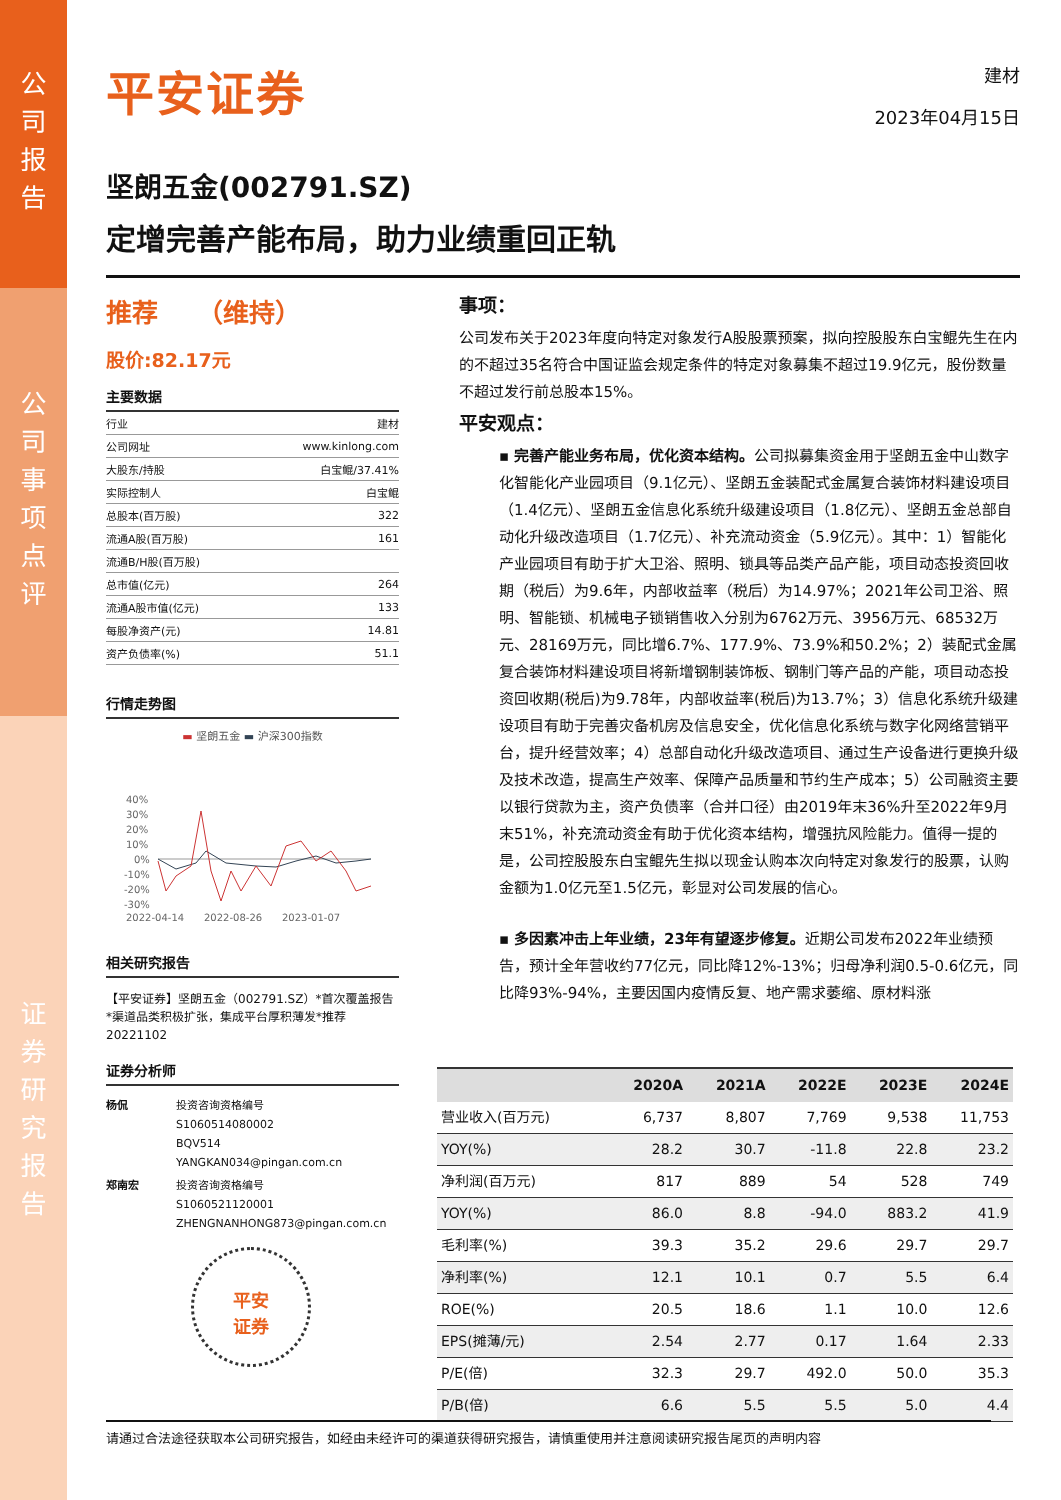公
司
报
告
公
司
事
项
点
评
证
券
研
究
报
告
平安证券
建材
2023年04月15日
坚朗五金(002791.SZ)
定增完善产能布局，助力业绩重回正轨
推荐　　（维持）
股价:82.17元
主要数据
| 行业 | 建材 |
| 公司网址 | www.kinlong.com |
| 大股东/持股 | 白宝鲲/37.41% |
| 实际控制人 | 白宝鲲 |
| 总股本(百万股) | 322 |
| 流通A股(百万股) | 161 |
| 流通B/H股(百万股) | |
| 总市值(亿元) | 264 |
| 流通A股市值(亿元) | 133 |
| 每股净资产(元) | 14.81 |
| 资产负债率(%) | 51.1 |
行情走势图
▬ 坚朗五金 ▬ 沪深300指数
40%
30%
20%
10%
0%
-10%
-20%
-30%
2022-04-14
2022-08-26
2023-01-07
相关研究报告
【平安证券】坚朗五金（002791.SZ）*首次覆盖报告*渠道品类积极扩张，集成平台厚积薄发*推荐 20221102
证券分析师
杨侃 投资咨询资格编号
S1060514080002
BQV514
YANGKAN034@pingan.com.cn
郑南宏 投资咨询资格编号
S1060521120001
ZHENGNANHONG873@pingan.com.cn
平安
证券
事项：
公司发布关于2023年度向特定对象发行A股股票预案，拟向控股股东白宝鲲先生在内的不超过35名符合中国证监会规定条件的特定对象募集不超过19.9亿元，股份数量不超过发行前总股本15%。
平安观点：
▪ 完善产能业务布局，优化资本结构。公司拟募集资金用于坚朗五金中山数字化智能化产业园项目（9.1亿元）、坚朗五金装配式金属复合装饰材料建设项目（1.4亿元）、坚朗五金信息化系统升级建设项目（1.8亿元）、坚朗五金总部自动化升级改造项目（1.7亿元）、补充流动资金（5.9亿元）。其中：1）智能化产业园项目有助于扩大卫浴、照明、锁具等品类产品产能，项目动态投资回收期（税后）为9.6年，内部收益率（税后）为14.97%；2021年公司卫浴、照明、智能锁、机械电子锁销售收入分别为6762万元、3956万元、68532万元、28169万元，同比增6.7%、177.9%、73.9%和50.2%；2）装配式金属复合装饰材料建设项目将新增钢制装饰板、钢制门等产品的产能，项目动态投资回收期(税后)为9.78年，内部收益率(税后)为13.7%；3）信息化系统升级建设项目有助于完善灾备机房及信息安全，优化信息化系统与数字化网络营销平台，提升经营效率；4）总部自动化升级改造项目、通过生产设备进行更换升级及技术改造，提高生产效率、保障产品质量和节约生产成本；5）公司融资主要以银行贷款为主，资产负债率（合并口径）由2019年末36%升至2022年9月末51%，补充流动资金有助于优化资本结构，增强抗风险能力。值得一提的是，公司控股股东白宝鲲先生拟以现金认购本次向特定对象发行的股票，认购金额为1.0亿元至1.5亿元，彰显对公司发展的信心。
▪ 多因素冲击上年业绩，23年有望逐步修复。近期公司发布2022年业绩预告，预计全年营收约77亿元，同比降12%-13%；归母净利润0.5-0.6亿元，同比降93%-94%，主要因国内疫情反复、地产需求萎缩、原材料涨
| | 2020A | 2021A | 2022E | 2023E | 2024E |
| --- | --- | --- | --- | --- | --- |
| 营业收入(百万元) | 6,737 | 8,807 | 7,769 | 9,538 | 11,753 |
| YOY(%) | 28.2 | 30.7 | -11.8 | 22.8 | 23.2 |
| 净利润(百万元) | 817 | 889 | 54 | 528 | 749 |
| YOY(%) | 86.0 | 8.8 | -94.0 | 883.2 | 41.9 |
| 毛利率(%) | 39.3 | 35.2 | 29.6 | 29.7 | 29.7 |
| 净利率(%) | 12.1 | 10.1 | 0.7 | 5.5 | 6.4 |
| ROE(%) | 20.5 | 18.6 | 1.1 | 10.0 | 12.6 |
| EPS(摊薄/元) | 2.54 | 2.77 | 0.17 | 1.64 | 2.33 |
| P/E(倍) | 32.3 | 29.7 | 492.0 | 50.0 | 35.3 |
| P/B(倍) | 6.6 | 5.5 | 5.5 | 5.0 | 4.4 |
请通过合法途径获取本公司研究报告，如经由未经许可的渠道获得研究报告，请慎重使用并注意阅读研究报告尾页的声明内容